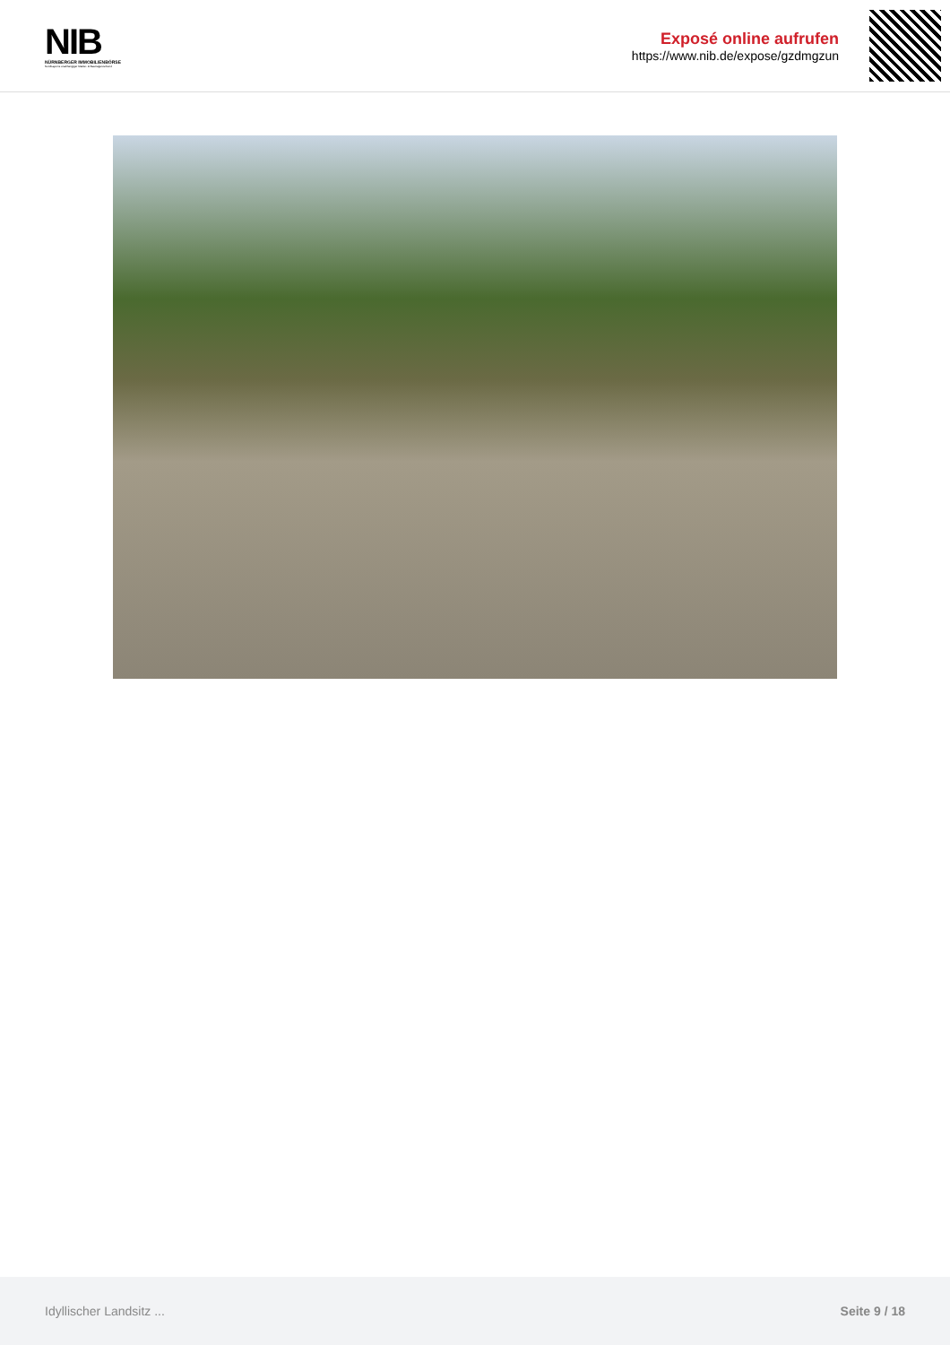NIB
NÜRNBERGER IMMOBILIENBÖRSE
Nordbayerns unabhängiger Makler- & Bauträgerverbund
Exposé online aufrufen
https://www.nib.de/expose/gzdmgzun
Idyllischer Landsitz ... Seite 9 / 18